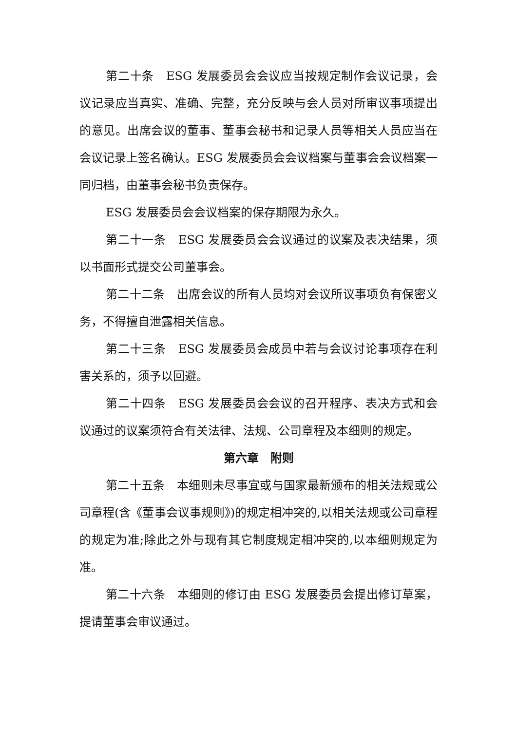第二十条　ESG 发展委员会会议应当按规定制作会议记录，会议记录应当真实、准确、完整，充分反映与会人员对所审议事项提出的意见。出席会议的董事、董事会秘书和记录人员等相关人员应当在会议记录上签名确认。ESG 发展委员会会议档案与董事会会议档案一同归档，由董事会秘书负责保存。
ESG 发展委员会会议档案的保存期限为永久。
第二十一条　ESG 发展委员会会议通过的议案及表决结果，须以书面形式提交公司董事会。
第二十二条　出席会议的所有人员均对会议所议事项负有保密义务，不得擅自泄露相关信息。
第二十三条　ESG 发展委员会成员中若与会议讨论事项存在利害关系的，须予以回避。
第二十四条　ESG 发展委员会会议的召开程序、表决方式和会议通过的议案须符合有关法律、法规、公司章程及本细则的规定。
第六章　附则
第二十五条　本细则未尽事宜或与国家最新颁布的相关法规或公司章程(含《董事会议事规则》)的规定相冲突的,以相关法规或公司章程的规定为准;除此之外与现有其它制度规定相冲突的,以本细则规定为准。
第二十六条　本细则的修订由 ESG 发展委员会提出修订草案，提请董事会审议通过。